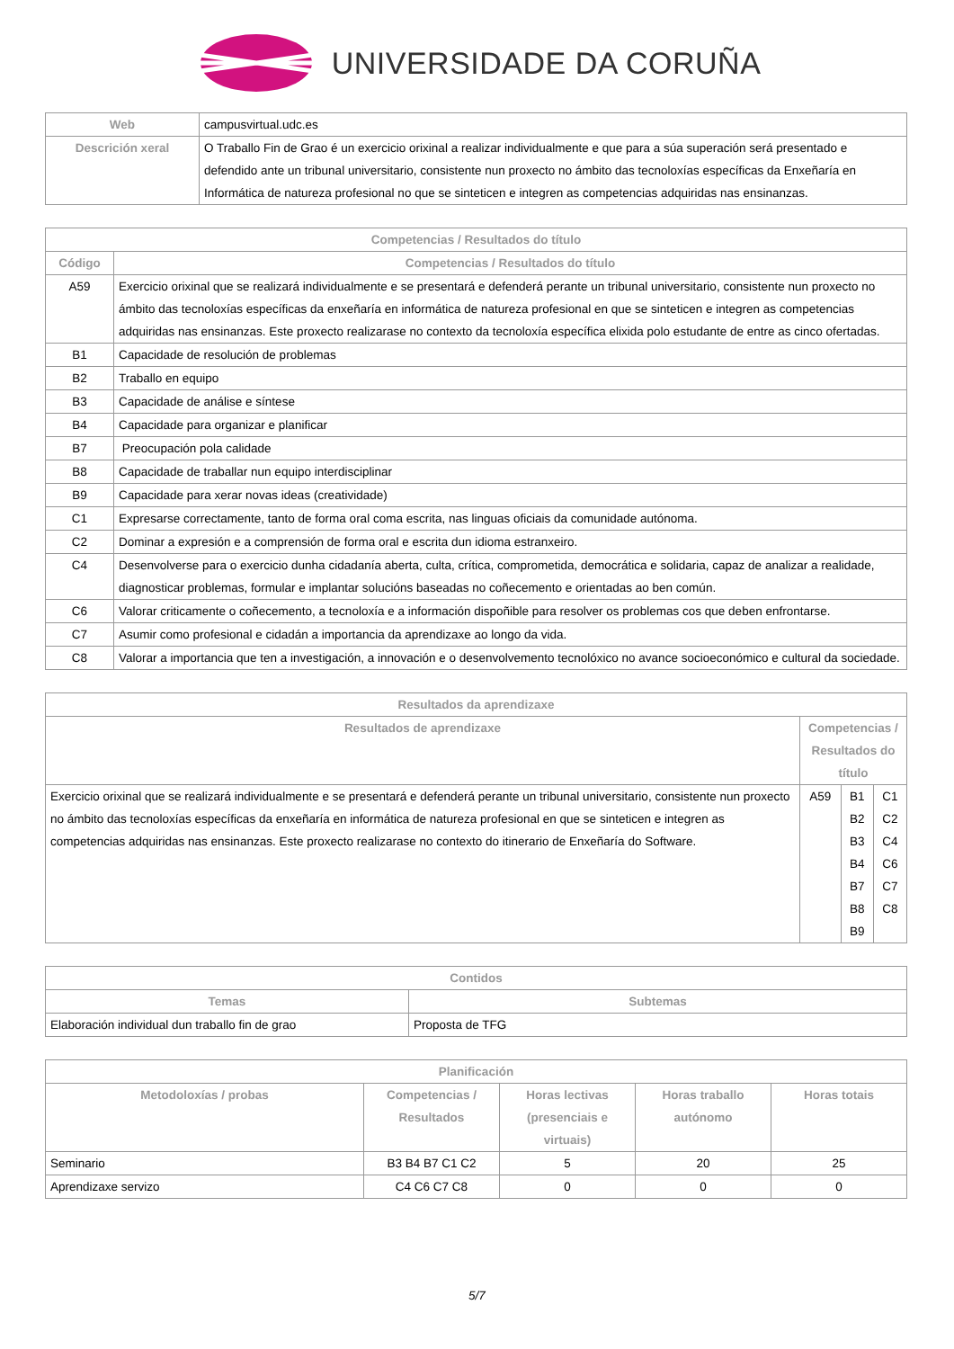UNIVERSIDADE DA CORUÑA
| Web | campusvirtual.udc.es |
| Descrición xeral | O Traballo Fin de Grao é un exercicio orixinal a realizar individualmente e que para a súa superación será presentado e defendido ante un tribunal universitario, consistente nun proxecto no ámbito das tecnoloxías específicas da Enxeñaría en Informática de natureza profesional no que se sinteticen e integren as competencias adquiridas nas ensinanzas. |
| Competencias / Resultados do título | |
| --- | --- |
| Código | Competencias / Resultados do título |
| A59 | Exercicio orixinal que se realizará individualmente e se presentará e defenderá perante un tribunal universitario, consistente nun proxecto no ámbito das tecnoloxías específicas da enxeñaría en informática de natureza profesional en que se sinteticen e integren as competencias adquiridas nas ensinanzas. Este proxecto realizarase no contexto da tecnoloxía específica elixida polo estudante de entre as cinco ofertadas. |
| B1 | Capacidade de resolución de problemas |
| B2 | Traballo en equipo |
| B3 | Capacidade de análise e síntese |
| B4 | Capacidade para organizar e planificar |
| B7 | Preocupación pola calidade |
| B8 | Capacidade de traballar nun equipo interdisciplinar |
| B9 | Capacidade para xerar novas ideas (creatividade) |
| C1 | Expresarse correctamente, tanto de forma oral coma escrita, nas linguas oficiais da comunidade autónoma. |
| C2 | Dominar a expresión e a comprensión de forma oral e escrita dun idioma estranxeiro. |
| C4 | Desenvolverse para o exercicio dunha cidadanía aberta, culta, crítica, comprometida, democrática e solidaria, capaz de analizar a realidade, diagnosticar problemas, formular e implantar solucións baseadas no coñecemento e orientadas ao ben común. |
| C6 | Valorar criticamente o coñecemento, a tecnoloxía e a información dispoñible para resolver os problemas cos que deben enfrontarse. |
| C7 | Asumir como profesional e cidadán a importancia da aprendizaxe ao longo da vida. |
| C8 | Valorar a importancia que ten a investigación, a innovación e o desenvolvemento tecnolóxico no avance socioeconómico e cultural da sociedade. |
| Resultados da aprendizaxe | | | |
| --- | --- | --- | --- |
| Resultados de aprendizaxe | Competencias / Resultados do título | | |
| Exercicio orixinal que se realizará individualmente e se presentará e defenderá perante un tribunal universitario, consistente nun proxecto no ámbito das tecnoloxías específicas da enxeñaría en informática de natureza profesional en que se sinteticen e integren as competencias adquiridas nas ensinanzas. Este proxecto realizarase no contexto do itinerario de Enxeñaría do Software. | A59 | B1 B2 B3 B4 B7 B8 B9 | C1 C2 C4 C6 C7 C8 |
| Contidos | |
| --- | --- |
| Temas | Subtemas |
| Elaboración individual dun traballo fin de grao | Proposta de TFG |
| Planificación | | | | |
| --- | --- | --- | --- | --- |
| Metodoloxías / probas | Competencias / Resultados | Horas lectivas (presenciais e virtuais) | Horas traballo autónomo | Horas totais |
| Seminario | B3 B4 B7 C1 C2 | 5 | 20 | 25 |
| Aprendizaxe servizo | C4 C6 C7 C8 | 0 | 0 | 0 |
5/7